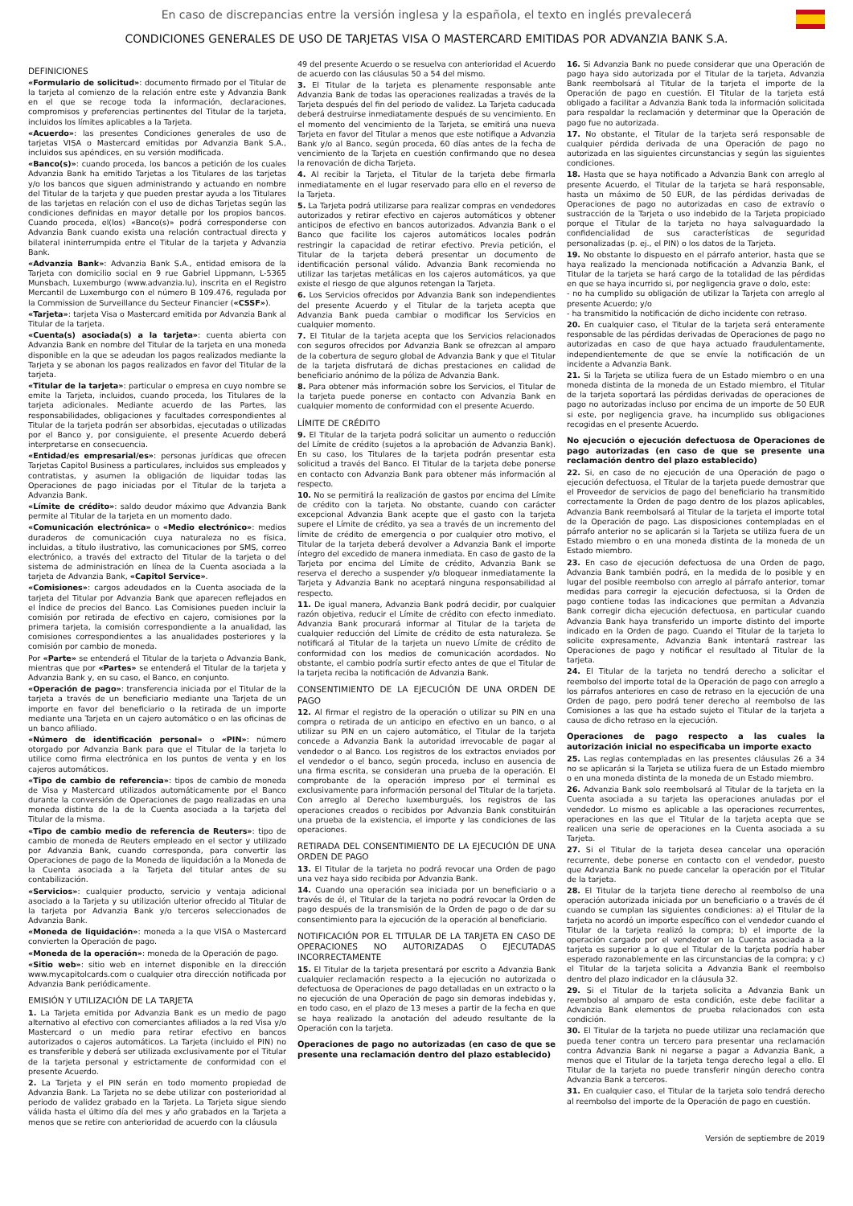En caso de discrepancias entre la versión inglesa y la española, el texto en inglés prevalecerá
CONDICIONES GENERALES DE USO DE TARJETAS VISA O MASTERCARD EMITIDAS POR ADVANZIA BANK S.A.
DEFINICIONES
«Formulario de solicitud»: documento firmado por el Titular de la tarjeta al comienzo de la relación entre este y Advanzia Bank en el que se recoge toda la información, declaraciones, compromisos y preferencias pertinentes del Titular de la tarjeta, incluidos los límites aplicables a la Tarjeta.
«Acuerdo»: las presentes Condiciones generales de uso de tarjetas VISA o Mastercard emitidas por Advanzia Bank S.A., incluidos sus apéndices, en su versión modificada.
«Banco(s)»: cuando proceda, los bancos a petición de los cuales Advanzia Bank ha emitido Tarjetas a los Titulares de las tarjetas y/o los bancos que siguen administrando y actuando en nombre del Titular de la tarjeta y que pueden prestar ayuda a los Titulares de las tarjetas en relación con el uso de dichas Tarjetas según las condiciones definidas en mayor detalle por los propios bancos. Cuando proceda, el(los) «Banco(s)» podrá corresponderse con Advanzia Bank cuando exista una relación contractual directa y bilateral ininterrumpida entre el Titular de la tarjeta y Advanzia Bank.
«Advanzia Bank»: Advanzia Bank S.A., entidad emisora de la Tarjeta con domicilio social en 9 rue Gabriel Lippmann, L-5365 Munsbach, Luxemburgo (www.advanzia.lu), inscrita en el Registro Mercantil de Luxemburgo con el número B 109.476, regulada por la Commission de Surveillance du Secteur Financier («CSSF»).
«Tarjeta»: tarjeta Visa o Mastercard emitida por Advanzia Bank al Titular de la tarjeta.
«Cuenta(s) asociada(s) a la tarjeta»: cuenta abierta con Advanzia Bank en nombre del Titular de la tarjeta en una moneda disponible en la que se adeudan los pagos realizados mediante la Tarjeta y se abonan los pagos realizados en favor del Titular de la tarjeta.
«Titular de la tarjeta»: particular o empresa en cuyo nombre se emite la Tarjeta, incluidos, cuando proceda, los Titulares de la tarjeta adicionales. Mediante acuerdo de las Partes, las responsabilidades, obligaciones y facultades correspondientes al Titular de la tarjeta podrán ser absorbidas, ejecutadas o utilizadas por el Banco y, por consiguiente, el presente Acuerdo deberá interpretarse en consecuencia.
«Entidad/es empresarial/es»: personas jurídicas que ofrecen Tarjetas Capitol Business a particulares, incluidos sus empleados y contratistas, y asumen la obligación de liquidar todas las Operaciones de pago iniciadas por el Titular de la tarjeta a Advanzia Bank.
«Límite de crédito»: saldo deudor máximo que Advanzia Bank permite al Titular de la tarjeta en un momento dado.
«Comunicación electrónica» o «Medio electrónico»: medios duraderos de comunicación cuya naturaleza no es física, incluidas, a título ilustrativo, las comunicaciones por SMS, correo electrónico, a través del extracto del Titular de la tarjeta o del sistema de administración en línea de la Cuenta asociada a la tarjeta de Advanzia Bank, «Capitol Service».
«Comisiones»: cargos adeudados en la Cuenta asociada de la tarjeta del Titular por Advanzia Bank que aparecen reflejados en el Índice de precios del Banco. Las Comisiones pueden incluir la comisión por retirada de efectivo en cajero, comisiones por la primera tarjeta, la comisión correspondiente a la anualidad, las comisiones correspondientes a las anualidades posteriores y la comisión por cambio de moneda.
Por «Parte» se entenderá el Titular de la tarjeta o Advanzia Bank, mientras que por «Partes» se entenderá el Titular de la tarjeta y Advanzia Bank y, en su caso, el Banco, en conjunto.
«Operación de pago»: transferencia iniciada por el Titular de la tarjeta a través de un beneficiario mediante una Tarjeta de un importe en favor del beneficiario o la retirada de un importe mediante una Tarjeta en un cajero automático o en las oficinas de un banco afiliado.
«Número de identificación personal» o «PIN»: número otorgado por Advanzia Bank para que el Titular de la tarjeta lo utilice como firma electrónica en los puntos de venta y en los cajeros automáticos.
«Tipo de cambio de referencia»: tipos de cambio de moneda de Visa y Mastercard utilizados automáticamente por el Banco durante la conversión de Operaciones de pago realizadas en una moneda distinta de la de la Cuenta asociada a la tarjeta del Titular de la misma.
«Tipo de cambio medio de referencia de Reuters»: tipo de cambio de moneda de Reuters empleado en el sector y utilizado por Advanzia Bank, cuando corresponda, para convertir las Operaciones de pago de la Moneda de liquidación a la Moneda de la Cuenta asociada a la Tarjeta del titular antes de su contabilización.
«Servicios»: cualquier producto, servicio y ventaja adicional asociado a la Tarjeta y su utilización ulterior ofrecido al Titular de la tarjeta por Advanzia Bank y/o terceros seleccionados de Advanzia Bank.
«Moneda de liquidación»: moneda a la que VISA o Mastercard convierten la Operación de pago.
«Moneda de la operación»: moneda de la Operación de pago.
«Sitio web»: sitio web en internet disponible en la dirección www.mycapitolcards.com o cualquier otra dirección notificada por Advanzia Bank periódicamente.
EMISIÓN Y UTILIZACIÓN DE LA TARJETA
1. La Tarjeta emitida por Advanzia Bank es un medio de pago alternativo al efectivo con comerciantes afiliados a la red Visa y/o Mastercard o un medio para retirar efectivo en bancos autorizados o cajeros automáticos. La Tarjeta (incluido el PIN) no es transferible y deberá ser utilizada exclusivamente por el Titular de la tarjeta personal y estrictamente de conformidad con el presente Acuerdo.
2. La Tarjeta y el PIN serán en todo momento propiedad de Advanzia Bank. La Tarjeta no se debe utilizar con posterioridad al periodo de validez grabado en la Tarjeta. La Tarjeta sigue siendo válida hasta el último día del mes y año grabados en la Tarjeta a menos que se retire con anterioridad de acuerdo con la cláusula
49 del presente Acuerdo o se resuelva con anterioridad el Acuerdo de acuerdo con las cláusulas 50 a 54 del mismo.
3. El Titular de la tarjeta es plenamente responsable ante Advanzia Bank de todas las operaciones realizadas a través de la Tarjeta después del fin del periodo de validez. La Tarjeta caducada deberá destruirse inmediatamente después de su vencimiento. En el momento del vencimiento de la Tarjeta, se emitirá una nueva Tarjeta en favor del Titular a menos que este notifique a Advanzia Bank y/o al Banco, según proceda, 60 días antes de la fecha de vencimiento de la Tarjeta en cuestión confirmando que no desea la renovación de dicha Tarjeta.
4. Al recibir la Tarjeta, el Titular de la tarjeta debe firmarla inmediatamente en el lugar reservado para ello en el reverso de la Tarjeta.
5. La Tarjeta podrá utilizarse para realizar compras en vendedores autorizados y retirar efectivo en cajeros automáticos y obtener anticipos de efectivo en bancos autorizados. Advanzia Bank o el Banco que facilite los cajeros automáticos locales podrán restringir la capacidad de retirar efectivo. Previa petición, el Titular de la tarjeta deberá presentar un documento de identificación personal válido. Advanzia Bank recomienda no utilizar las tarjetas metálicas en los cajeros automáticos, ya que existe el riesgo de que algunos retengan la Tarjeta.
6. Los Servicios ofrecidos por Advanzia Bank son independientes del presente Acuerdo y el Titular de la tarjeta acepta que Advanzia Bank pueda cambiar o modificar los Servicios en cualquier momento.
7. El Titular de la tarjeta acepta que los Servicios relacionados con seguros ofrecidos por Advanzia Bank se ofrezcan al amparo de la cobertura de seguro global de Advanzia Bank y que el Titular de la tarjeta disfrutará de dichas prestaciones en calidad de beneficiario anónimo de la póliza de Advanzia Bank.
8. Para obtener más información sobre los Servicios, el Titular de la tarjeta puede ponerse en contacto con Advanzia Bank en cualquier momento de conformidad con el presente Acuerdo.
LÍMITE DE CRÉDITO
9. El Titular de la tarjeta podrá solicitar un aumento o reducción del Límite de crédito (sujetos a la aprobación de Advanzia Bank). En su caso, los Titulares de la tarjeta podrán presentar esta solicitud a través del Banco. El Titular de la tarjeta debe ponerse en contacto con Advanzia Bank para obtener más información al respecto.
10. No se permitirá la realización de gastos por encima del Límite de crédito con la tarjeta. No obstante, cuando con carácter excepcional Advanzia Bank acepte que el gasto con la tarjeta supere el Límite de crédito, ya sea a través de un incremento del límite de crédito de emergencia o por cualquier otro motivo, el Titular de la tarjeta deberá devolver a Advanzia Bank el importe íntegro del excedido de manera inmediata. En caso de gasto de la Tarjeta por encima del Límite de crédito, Advanzia Bank se reserva el derecho a suspender y/o bloquear inmediatamente la Tarjeta y Advanzia Bank no aceptará ninguna responsabilidad al respecto.
11. De igual manera, Advanzia Bank podrá decidir, por cualquier razón objetiva, reducir el Límite de crédito con efecto inmediato. Advanzia Bank procurará informar al Titular de la tarjeta de cualquier reducción del Límite de crédito de esta naturaleza. Se notificará al Titular de la tarjeta un nuevo Límite de crédito de conformidad con los medios de comunicación acordados. No obstante, el cambio podría surtir efecto antes de que el Titular de la tarjeta reciba la notificación de Advanzia Bank.
CONSENTIMIENTO DE LA EJECUCIÓN DE UNA ORDEN DE PAGO
12. Al firmar el registro de la operación o utilizar su PIN en una compra o retirada de un anticipo en efectivo en un banco, o al utilizar su PIN en un cajero automático, el Titular de la tarjeta concede a Advanzia Bank la autoridad irrevocable de pagar al vendedor o al Banco. Los registros de los extractos enviados por el vendedor o el banco, según proceda, incluso en ausencia de una firma escrita, se consideran una prueba de la operación. El comprobante de la operación impreso por el terminal es exclusivamente para información personal del Titular de la tarjeta. Con arreglo al Derecho luxemburgués, los registros de las operaciones creados o recibidos por Advanzia Bank constituirán una prueba de la existencia, el importe y las condiciones de las operaciones.
RETIRADA DEL CONSENTIMIENTO DE LA EJECUCIÓN DE UNA ORDEN DE PAGO
13. El Titular de la tarjeta no podrá revocar una Orden de pago una vez haya sido recibida por Advanzia Bank.
14. Cuando una operación sea iniciada por un beneficiario o a través de él, el Titular de la tarjeta no podrá revocar la Orden de pago después de la transmisión de la Orden de pago o de dar su consentimiento para la ejecución de la operación al beneficiario.
NOTIFICACIÓN POR EL TITULAR DE LA TARJETA EN CASO DE OPERACIONES NO AUTORIZADAS O EJECUTADAS INCORRECTAMENTE
15. El Titular de la tarjeta presentará por escrito a Advanzia Bank cualquier reclamación respecto a la ejecución no autorizada o defectuosa de Operaciones de pago detalladas en un extracto o la no ejecución de una Operación de pago sin demoras indebidas y, en todo caso, en el plazo de 13 meses a partir de la fecha en que se haya realizado la anotación del adeudo resultante de la Operación con la tarjeta.
Operaciones de pago no autorizadas (en caso de que se presente una reclamación dentro del plazo establecido)
16. Si Advanzia Bank no puede considerar que una Operación de pago haya sido autorizada por el Titular de la tarjeta, Advanzia Bank reembolsará al Titular de la tarjeta el importe de la Operación de pago en cuestión. El Titular de la tarjeta está obligado a facilitar a Advanzia Bank toda la información solicitada para respaldar la reclamación y determinar que la Operación de pago fue no autorizada.
17. No obstante, el Titular de la tarjeta será responsable de cualquier pérdida derivada de una Operación de pago no autorizada en las siguientes circunstancias y según las siguientes condiciones.
18. Hasta que se haya notificado a Advanzia Bank con arreglo al presente Acuerdo, el Titular de la tarjeta se hará responsable, hasta un máximo de 50 EUR, de las pérdidas derivadas de Operaciones de pago no autorizadas en caso de extravío o sustracción de la Tarjeta o uso indebido de la Tarjeta propiciado porque el Titular de la tarjeta no haya salvaguardado la confidencialidad de sus características de seguridad personalizadas (p. ej., el PIN) o los datos de la Tarjeta.
19. No obstante lo dispuesto en el párrafo anterior, hasta que se haya realizado la mencionada notificación a Advanzia Bank, el Titular de la tarjeta se hará cargo de la totalidad de las pérdidas en que se haya incurrido si, por negligencia grave o dolo, este:
- no ha cumplido su obligación de utilizar la Tarjeta con arreglo al presente Acuerdo; y/o
- ha transmitido la notificación de dicho incidente con retraso.
20. En cualquier caso, el Titular de la tarjeta será enteramente responsable de las pérdidas derivadas de Operaciones de pago no autorizadas en caso de que haya actuado fraudulentamente, independientemente de que se envíe la notificación de un incidente a Advanzia Bank.
21. Si la Tarjeta se utiliza fuera de un Estado miembro o en una moneda distinta de la moneda de un Estado miembro, el Titular de la tarjeta soportará las pérdidas derivadas de operaciones de pago no autorizadas incluso por encima de un importe de 50 EUR si este, por negligencia grave, ha incumplido sus obligaciones recogidas en el presente Acuerdo.
No ejecución o ejecución defectuosa de Operaciones de pago autorizadas (en caso de que se presente una reclamación dentro del plazo establecido)
22. Si, en caso de no ejecución de una Operación de pago o ejecución defectuosa, el Titular de la tarjeta puede demostrar que el Proveedor de servicios de pago del beneficiario ha transmitido correctamente la Orden de pago dentro de los plazos aplicables, Advanzia Bank reembolsará al Titular de la tarjeta el importe total de la Operación de pago. Las disposiciones contempladas en el párrafo anterior no se aplicarán si la Tarjeta se utiliza fuera de un Estado miembro o en una moneda distinta de la moneda de un Estado miembro.
23. En caso de ejecución defectuosa de una Orden de pago, Advanzia Bank también podrá, en la medida de lo posible y en lugar del posible reembolso con arreglo al párrafo anterior, tomar medidas para corregir la ejecución defectuosa, si la Orden de pago contiene todas las indicaciones que permitan a Advanzia Bank corregir dicha ejecución defectuosa, en particular cuando Advanzia Bank haya transferido un importe distinto del importe indicado en la Orden de pago. Cuando el Titular de la tarjeta lo solicite expresamente, Advanzia Bank intentará rastrear las Operaciones de pago y notificar el resultado al Titular de la tarjeta.
24. El Titular de la tarjeta no tendrá derecho a solicitar el reembolso del importe total de la Operación de pago con arreglo a los párrafos anteriores en caso de retraso en la ejecución de una Orden de pago, pero podrá tener derecho al reembolso de las Comisiones a las que ha estado sujeto el Titular de la tarjeta a causa de dicho retraso en la ejecución.
Operaciones de pago respecto a las cuales la autorización inicial no especificaba un importe exacto
25. Las reglas contempladas en las presentes cláusulas 26 a 34 no se aplicarán si la Tarjeta se utiliza fuera de un Estado miembro o en una moneda distinta de la moneda de un Estado miembro.
26. Advanzia Bank solo reembolsará al Titular de la tarjeta en la Cuenta asociada a su tarjeta las operaciones anuladas por el vendedor. Lo mismo es aplicable a las operaciones recurrentes, operaciones en las que el Titular de la tarjeta acepta que se realicen una serie de operaciones en la Cuenta asociada a su Tarjeta.
27. Si el Titular de la tarjeta desea cancelar una operación recurrente, debe ponerse en contacto con el vendedor, puesto que Advanzia Bank no puede cancelar la operación por el Titular de la tarjeta.
28. El Titular de la tarjeta tiene derecho al reembolso de una operación autorizada iniciada por un beneficiario o a través de él cuando se cumplan las siguientes condiciones: a) el Titular de la tarjeta no acordó un importe específico con el vendedor cuando el Titular de la tarjeta realizó la compra; b) el importe de la operación cargado por el vendedor en la Cuenta asociada a la tarjeta es superior a lo que el Titular de la tarjeta podría haber esperado razonablemente en las circunstancias de la compra; y c) el Titular de la tarjeta solicita a Advanzia Bank el reembolso dentro del plazo indicador en la cláusula 32.
29. Si el Titular de la tarjeta solicita a Advanzia Bank un reembolso al amparo de esta condición, este debe facilitar a Advanzia Bank elementos de prueba relacionados con esta condición.
30. El Titular de la tarjeta no puede utilizar una reclamación que pueda tener contra un tercero para presentar una reclamación contra Advanzia Bank ni negarse a pagar a Advanzia Bank, a menos que el Titular de la tarjeta tenga derecho legal a ello. El Titular de la tarjeta no puede transferir ningún derecho contra Advanzia Bank a terceros.
31. En cualquier caso, el Titular de la tarjeta solo tendrá derecho al reembolso del importe de la Operación de pago en cuestión.
Versión de septiembre de 2019